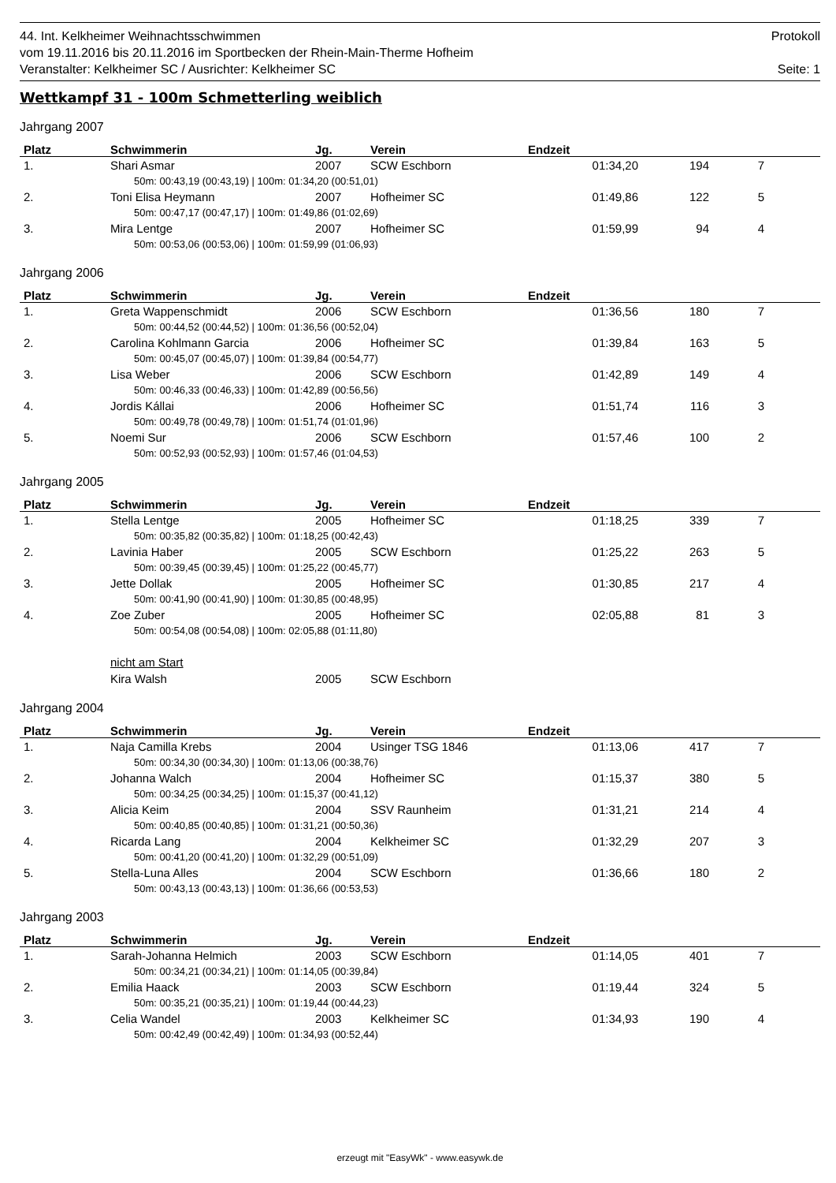44. Int. Kelkheimer Weihnachtsschwimmen Protokoll
vom 19.11.2016 bis 20.11.2016 im Sportbecken der Rhein-Main-Therme Hofheim
Veranstalter: Kelkheimer SC / Ausrichter: Kelkheimer SC Seite: 1
Wettkampf 31 - 100m Schmetterling weiblich
Jahrgang 2007
| Platz | Schwimmerin | Jg. | Verein | Endzeit | | | |
| --- | --- | --- | --- | --- | --- | --- | --- |
| 1. | Shari Asmar | 2007 | SCW Eschborn | 01:34,20 | 194 | 7 | |
| 50m: 00:43,19 (00:43,19) / 100m: 01:34,20 (00:51,01) | | | | | | | |
| 2. | Toni Elisa Heymann | 2007 | Hofheimer SC | 01:49,86 | 122 | 5 | |
| 50m: 00:47,17 (00:47,17) / 100m: 01:49,86 (01:02,69) | | | | | | | |
| 3. | Mira Lentge | 2007 | Hofheimer SC | 01:59,99 | 94 | 4 | |
| 50m: 00:53,06 (00:53,06) / 100m: 01:59,99 (01:06,93) | | | | | | | |
Jahrgang 2006
| Platz | Schwimmerin | Jg. | Verein | Endzeit | | | |
| --- | --- | --- | --- | --- | --- | --- | --- |
| 1. | Greta Wappenschmidt | 2006 | SCW Eschborn | 01:36,56 | 180 | 7 | |
| 50m: 00:44,52 (00:44,52) / 100m: 01:36,56 (00:52,04) | | | | | | | |
| 2. | Carolina Kohlmann Garcia | 2006 | Hofheimer SC | 01:39,84 | 163 | 5 | |
| 50m: 00:45,07 (00:45,07) / 100m: 01:39,84 (00:54,77) | | | | | | | |
| 3. | Lisa Weber | 2006 | SCW Eschborn | 01:42,89 | 149 | 4 | |
| 50m: 00:46,33 (00:46,33) / 100m: 01:42,89 (00:56,56) | | | | | | | |
| 4. | Jordis Kállai | 2006 | Hofheimer SC | 01:51,74 | 116 | 3 | |
| 50m: 00:49,78 (00:49,78) / 100m: 01:51,74 (01:01,96) | | | | | | | |
| 5. | Noemi Sur | 2006 | SCW Eschborn | 01:57,46 | 100 | 2 | |
| 50m: 00:52,93 (00:52,93) / 100m: 01:57,46 (01:04,53) | | | | | | | |
Jahrgang 2005
| Platz | Schwimmerin | Jg. | Verein | Endzeit | | | |
| --- | --- | --- | --- | --- | --- | --- | --- |
| 1. | Stella Lentge | 2005 | Hofheimer SC | 01:18,25 | 339 | 7 | |
| 50m: 00:35,82 (00:35,82) / 100m: 01:18,25 (00:42,43) | | | | | | | |
| 2. | Lavinia Haber | 2005 | SCW Eschborn | 01:25,22 | 263 | 5 | |
| 50m: 00:39,45 (00:39,45) / 100m: 01:25,22 (00:45,77) | | | | | | | |
| 3. | Jette Dollak | 2005 | Hofheimer SC | 01:30,85 | 217 | 4 | |
| 50m: 00:41,90 (00:41,90) / 100m: 01:30,85 (00:48,95) | | | | | | | |
| 4. | Zoe Zuber | 2005 | Hofheimer SC | 02:05,88 | 81 | 3 | |
| 50m: 00:54,08 (00:54,08) / 100m: 02:05,88 (01:11,80) | | | | | | | |
| | nicht am Start | | | | | | |
| | Kira Walsh | 2005 | SCW Eschborn | | | | |
Jahrgang 2004
| Platz | Schwimmerin | Jg. | Verein | Endzeit | | | |
| --- | --- | --- | --- | --- | --- | --- | --- |
| 1. | Naja Camilla Krebs | 2004 | Usinger TSG 1846 | 01:13,06 | 417 | 7 | |
| 50m: 00:34,30 (00:34,30) / 100m: 01:13,06 (00:38,76) | | | | | | | |
| 2. | Johanna Walch | 2004 | Hofheimer SC | 01:15,37 | 380 | 5 | |
| 50m: 00:34,25 (00:34,25) / 100m: 01:15,37 (00:41,12) | | | | | | | |
| 3. | Alicia Keim | 2004 | SSV Raunheim | 01:31,21 | 214 | 4 | |
| 50m: 00:40,85 (00:40,85) / 100m: 01:31,21 (00:50,36) | | | | | | | |
| 4. | Ricarda Lang | 2004 | Kelkheimer SC | 01:32,29 | 207 | 3 | |
| 50m: 00:41,20 (00:41,20) / 100m: 01:32,29 (00:51,09) | | | | | | | |
| 5. | Stella-Luna Alles | 2004 | SCW Eschborn | 01:36,66 | 180 | 2 | |
| 50m: 00:43,13 (00:43,13) / 100m: 01:36,66 (00:53,53) | | | | | | | |
Jahrgang 2003
| Platz | Schwimmerin | Jg. | Verein | Endzeit | | | |
| --- | --- | --- | --- | --- | --- | --- | --- |
| 1. | Sarah-Johanna Helmich | 2003 | SCW Eschborn | 01:14,05 | 401 | 7 | |
| 50m: 00:34,21 (00:34,21) / 100m: 01:14,05 (00:39,84) | | | | | | | |
| 2. | Emilia Haack | 2003 | SCW Eschborn | 01:19,44 | 324 | 5 | |
| 50m: 00:35,21 (00:35,21) / 100m: 01:19,44 (00:44,23) | | | | | | | |
| 3. | Celia Wandel | 2003 | Kelkheimer SC | 01:34,93 | 190 | 4 | |
| 50m: 00:42,49 (00:42,49) / 100m: 01:34,93 (00:52,44) | | | | | | | |
erzeugt mit "EasyWk" - www.easywk.de